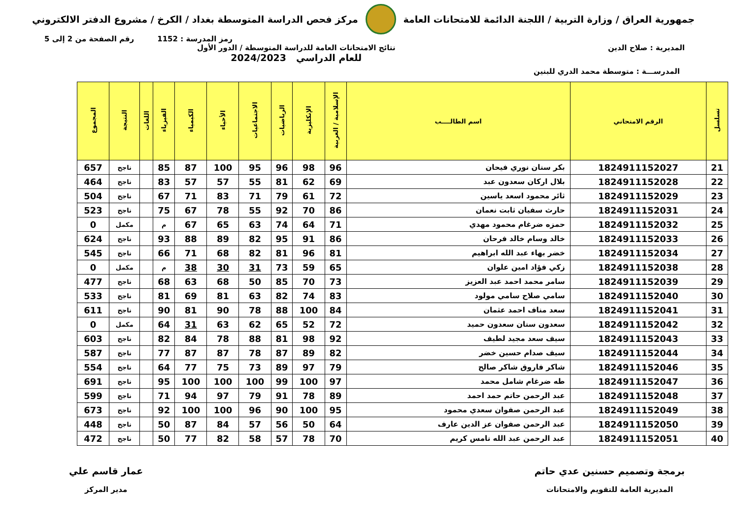جمهورية العراق / وزارة التربية / اللجنة الدائمة للامتحانات العامة
مركز فحص الدراسة المتوسطة بغداد / الكرخ / مشروع الدفتر الالكتروني
رمز المدرسة : 1152 رقم الصفحة من 2 إلى 5
المديرية : صلاح الدين نتائج الامتحانات العامة للدراسة المتوسطة / الدور الأول
للعام الدراسي 2024/2023
المدرســـة : متوسطة محمد الدري للبنين
| تسلسل | الرقم الامتحاني | اسم الطالــــب | الإسلامية / العربية | الإنكليزية | الرياضيات | الاجتماعيات | الأحياء | الكيمياء | الفيزياء | اللغات | النتيجة | المجموع |
| --- | --- | --- | --- | --- | --- | --- | --- | --- | --- | --- | --- | --- |
| 21 | 1824911152027 | بكر سنان نوري فيحان | 96 | 98 | 96 | 95 | 100 | 87 | 85 | | ناجح | 657 |
| 22 | 1824911152028 | بلال اركان سعدون عبد | 69 | 62 | 81 | 55 | 57 | 57 | 83 | | ناجح | 464 |
| 23 | 1824911152029 | ثائر محمود اسعد ياسين | 72 | 61 | 79 | 71 | 83 | 71 | 67 | | ناجح | 504 |
| 24 | 1824911152031 | حارث سفيان ثابت نعمان | 86 | 70 | 92 | 55 | 78 | 67 | 75 | | ناجح | 523 |
| 25 | 1824911152032 | حمزه ضرغام محمود مهدي | 71 | 64 | 74 | 63 | 65 | 67 | م | | مكمل | 0 |
| 26 | 1824911152033 | خالد وسام خالد فرحان | 86 | 91 | 95 | 82 | 89 | 88 | 93 | | ناجح | 624 |
| 27 | 1824911152034 | خضر بهاء عبد الله ابراهيم | 81 | 96 | 81 | 82 | 68 | 71 | 66 | | ناجح | 545 |
| 28 | 1824911152038 | زكي فؤاد امين علوان | 65 | 59 | 73 | 31 | 30 | 38 | م | | مكمل | 0 |
| 29 | 1824911152039 | سامر محمد احمد عبد العزيز | 73 | 70 | 85 | 50 | 68 | 63 | 68 | | ناجح | 477 |
| 30 | 1824911152040 | سامي صلاح سامي مولود | 83 | 74 | 82 | 63 | 81 | 69 | 81 | | ناجح | 533 |
| 31 | 1824911152041 | سعد مناف احمد عثمان | 84 | 100 | 88 | 78 | 90 | 81 | 90 | | ناجح | 611 |
| 32 | 1824911152042 | سعدون سنان سعدون حميد | 72 | 52 | 65 | 62 | 63 | 31 | 64 | | مكمل | 0 |
| 33 | 1824911152043 | سيف سعد مجيد لطيف | 92 | 98 | 81 | 88 | 78 | 84 | 82 | | ناجح | 603 |
| 34 | 1824911152044 | سيف صدام حسين خضر | 82 | 89 | 87 | 78 | 87 | 87 | 77 | | ناجح | 587 |
| 35 | 1824911152046 | شاكر فاروق شاكر صالح | 79 | 97 | 89 | 73 | 75 | 77 | 64 | | ناجح | 554 |
| 36 | 1824911152047 | طه ضرغام شامل محمد | 97 | 100 | 99 | 100 | 100 | 100 | 95 | | ناجح | 691 |
| 37 | 1824911152048 | عبد الرحمن حاتم حمد احمد | 89 | 78 | 91 | 79 | 97 | 94 | 71 | | ناجح | 599 |
| 38 | 1824911152049 | عبد الرحمن صفوان سعدي محمود | 95 | 100 | 90 | 96 | 100 | 100 | 92 | | ناجح | 673 |
| 39 | 1824911152050 | عبد الرحمن صفوان عز الدين عارف | 64 | 50 | 56 | 57 | 84 | 87 | 50 | | ناجح | 448 |
| 40 | 1824911152051 | عبد الرحمن عبد الله نامس كريم | 70 | 78 | 57 | 58 | 82 | 77 | 50 | | ناجح | 472 |
برمجة وتصميم حسنين عدي حاتم
المديرية العامة للتقويم والامتحانات
عمار قاسم علي
مدير المركز